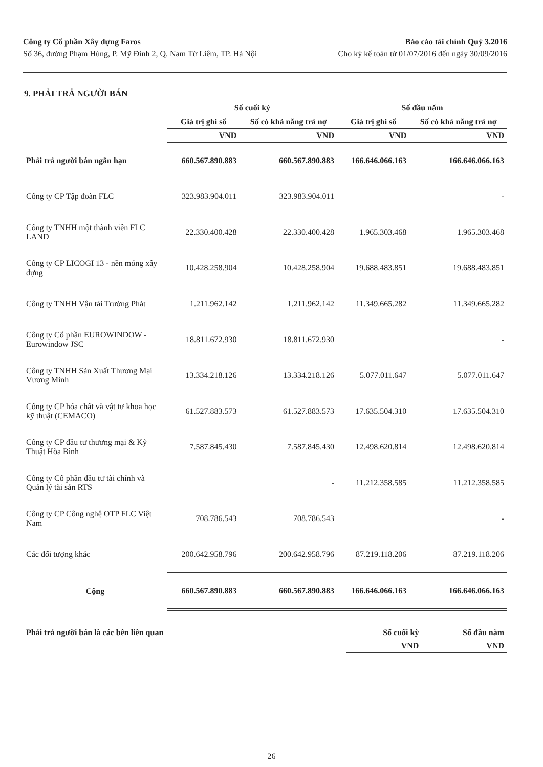Công ty Cổ phần Xây dựng Faros
Số 36, đường Phạm Hùng, P. Mỹ Đình 2, Q. Nam Từ Liêm, TP. Hà Nội
Báo cáo tài chính Quý 3.2016
Cho kỳ kế toán từ 01/07/2016 đến ngày 30/09/2016
9. PHẢI TRẢ NGƯỜI BÁN
| | Số cuối kỳ | | Số đầu năm | |
| --- | --- | --- | --- | --- |
| | Giá trị ghi sổ | Số có khả năng trả nợ | Giá trị ghi sổ | Số có khả năng trả nợ |
| | VND | VND | VND | VND |
| Phải trả người bán ngắn hạn | 660.567.890.883 | 660.567.890.883 | 166.646.066.163 | 166.646.066.163 |
| Công ty CP Tập đoàn FLC | 323.983.904.011 | 323.983.904.011 | | - |
| Công ty TNHH một thành viên FLC LAND | 22.330.400.428 | 22.330.400.428 | 1.965.303.468 | 1.965.303.468 |
| Công ty CP LICOGI 13 - nền móng xây dựng | 10.428.258.904 | 10.428.258.904 | 19.688.483.851 | 19.688.483.851 |
| Công ty TNHH Vận tải Trường Phát | 1.211.962.142 | 1.211.962.142 | 11.349.665.282 | 11.349.665.282 |
| Công ty Cổ phần EUROWINDOW - Eurowindow JSC | 18.811.672.930 | 18.811.672.930 | | - |
| Công ty TNHH Sản Xuất Thương Mại Vương Minh | 13.334.218.126 | 13.334.218.126 | 5.077.011.647 | 5.077.011.647 |
| Công ty CP hóa chất và vật tư khoa học kỹ thuật (CEMACO) | 61.527.883.573 | 61.527.883.573 | 17.635.504.310 | 17.635.504.310 |
| Công ty CP đầu tư thương mại & Kỹ Thuật Hòa Bình | 7.587.845.430 | 7.587.845.430 | 12.498.620.814 | 12.498.620.814 |
| Công ty Cổ phần đầu tư tài chính và Quản lý tài sản RTS | | - | 11.212.358.585 | 11.212.358.585 |
| Công ty CP Công nghệ OTP FLC Việt Nam | 708.786.543 | 708.786.543 | | - |
| Các đối tượng khác | 200.642.958.796 | 200.642.958.796 | 87.219.118.206 | 87.219.118.206 |
| Cộng | 660.567.890.883 | 660.567.890.883 | 166.646.066.163 | 166.646.066.163 |
| Phải trả người bán là các bên liên quan | Số cuối kỳ | Số đầu năm |
| | VND | VND |
26